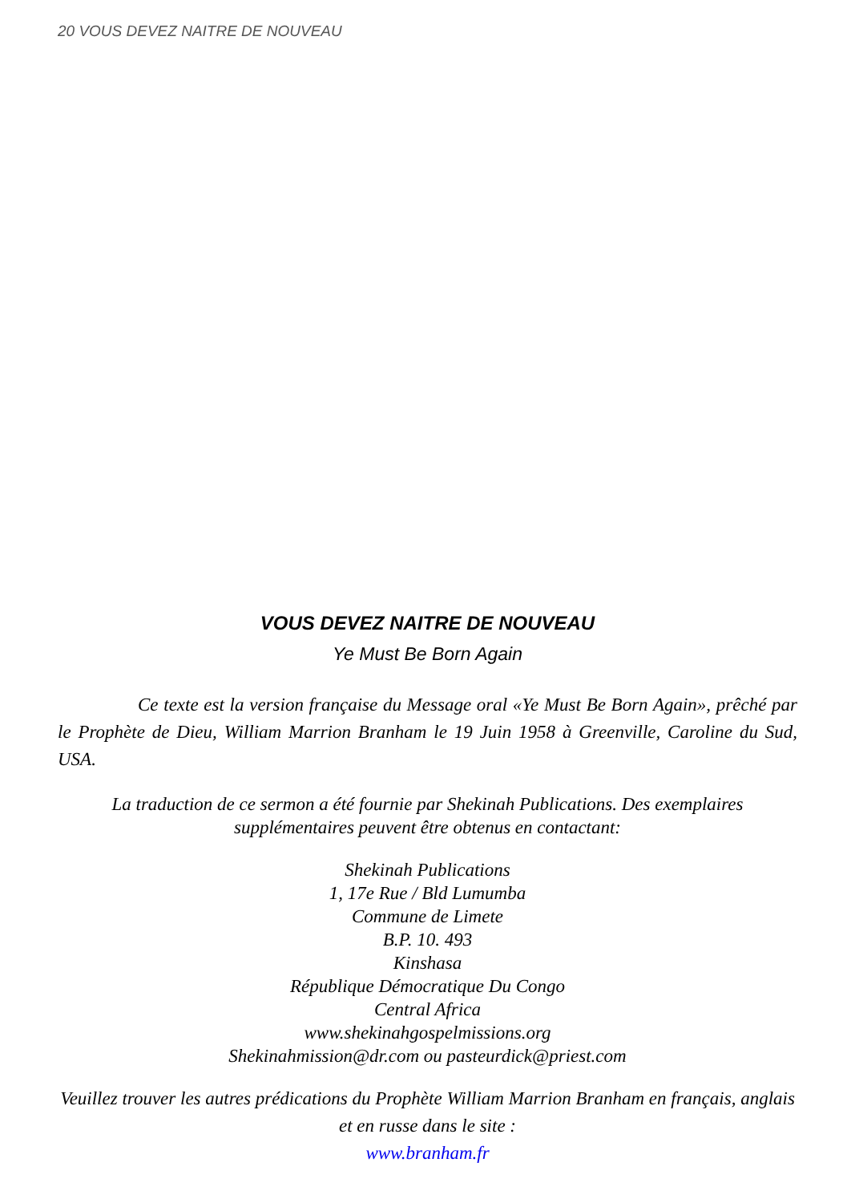20 VOUS DEVEZ NAITRE DE NOUVEAU
VOUS DEVEZ NAITRE DE NOUVEAU
Ye Must Be Born Again
Ce texte est la version française du Message oral «Ye Must Be Born Again», prêché par le Prophète de Dieu, William Marrion Branham le 19 Juin 1958 à Greenville, Caroline du Sud, USA.
La traduction de ce sermon a été fournie par Shekinah Publications. Des exemplaires supplémentaires peuvent être obtenus en contactant:
Shekinah Publications
1, 17e Rue / Bld Lumumba
Commune de Limete
B.P. 10. 493
Kinshasa
République Démocratique Du Congo
Central Africa
www.shekinahgospelmissions.org
Shekinahmission@dr.com ou pasteurdick@priest.com
Veuillez trouver les autres prédications du Prophète William Marrion Branham en français, anglais et en russe dans le site :
www.branham.fr